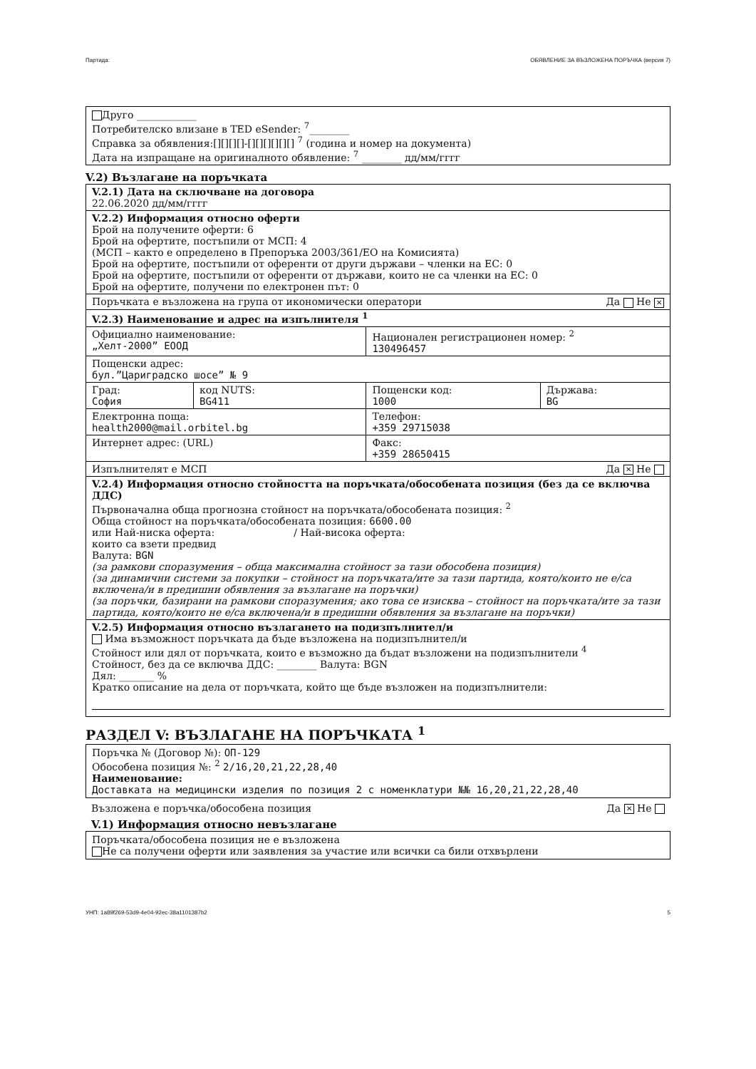Партида: ОБЯВЛЕНИЕ ЗА ВЪЗЛОЖЕНА ПОРЪЧКА (версия 7)
Друго ____________
Потребителско влизане в TED eSender: <sup>7</sup>________
Справка за обявления:[][][][]-[][][][][][] <sup>7</sup> (година и номер на документа)
Дата на изпращане на оригиналното обявление: <sup>7</sup> ________ дд/мм/гггг
V.2) Възлагане на поръчката
| V.2.1) Дата на сключване на договора 22.06.2020 дд/мм/гггг | | | |
| V.2.2) Информация относно оферти Брой на получените оферти: 6 Брой на офертите, постъпили от МСП: 4 (МСП – както е определено в Препоръка 2003/361/ЕО на Комисията) Брой на офертите, постъпили от оференти от други държави – членки на ЕС: 0 Брой на офертите, постъпили от оференти от държави, които не са членки на ЕС: 0 Брой на офертите, получени по електронен път: 0 | | | |
| Поръчката е възложена на група от икономически оператори Да Не ✕ | | | |
| V.2.3) Наименование и адрес на изпълнителя <sup>1</sup> | | | |
| Официално наименование: „Хелт-2000” ЕООД | | Национален регистрационен номер: <sup>2</sup> 130496457 | |
| Пощенски адрес: бул.”Цариградско шосе” № 9 | | | |
| Град: София | код NUTS: BG411 | Пощенски код: 1000 | Държава: BG |
| Електронна поща: health2000@mail.orbitel.bg | | Телефон: +359 29715038 | |
| Интернет адрес: (URL) | | Факс: +359 28650415 | |
| Изпълнителят е МСП Да ✕ Не | | | |
| V.2.4) Информация относно стойността на поръчката/обособената позиция (без да се включва ДДС) Първоначална обща прогнозна стойност на поръчката/обособената позиция: <sup>2</sup> Обща стойност на поръчката/обособената позиция: 6600.00 или Най-ниска оферта: / Най-висока оферта: които са взети предвид Валута: BGN (за рамкови споразумения – обща максимална стойност за тази обособена позиция) (за динамични системи за покупки – стойност на поръчката/ите за тази партида, която/които не е/са включена/и в предишни обявления за възлагане на поръчки) (за поръчки, базирани на рамкови споразумения; ако това се изисква – стойност на поръчката/ите за тази партида, която/които не е/са включена/и в предишни обявления за възлагане на поръчки) | | | |
| V.2.5) Информация относно възлагането на подизпълнител/и Има възможност поръчката да бъде възложена на подизпълнител/и Стойност или дял от поръчката, които е възможно да бъдат възложени на подизпълнители <sup>4</sup> Стойност, без да се включва ДДС: ________ Валута: BGN Дял: _______ % Кратко описание на дела от поръчката, който ще бъде възложен на подизпълнители: | | | |
РАЗДЕЛ V: ВЪЗЛАГАНЕ НА ПОРЪЧКАТА <sup>1</sup>
Поръчка № (Договор №): ОП-129
Обособена позиция №: <sup>2</sup> 2/16,20,21,22,28,40
Наименование:
Доставката на медицински изделия по позиция 2 с номенклатури №№ 16,20,21,22,28,40
Възложена е поръчка/обособена позиция Да ✕ Не
V.1) Информация относно невъзлагане
Поръчката/обособена позиция не е възложена
Не са получени оферти или заявления за участие или всички са били отхвърлени
УНП: 1a89f269-53d9-4e04-92ec-38a1101387b2 5